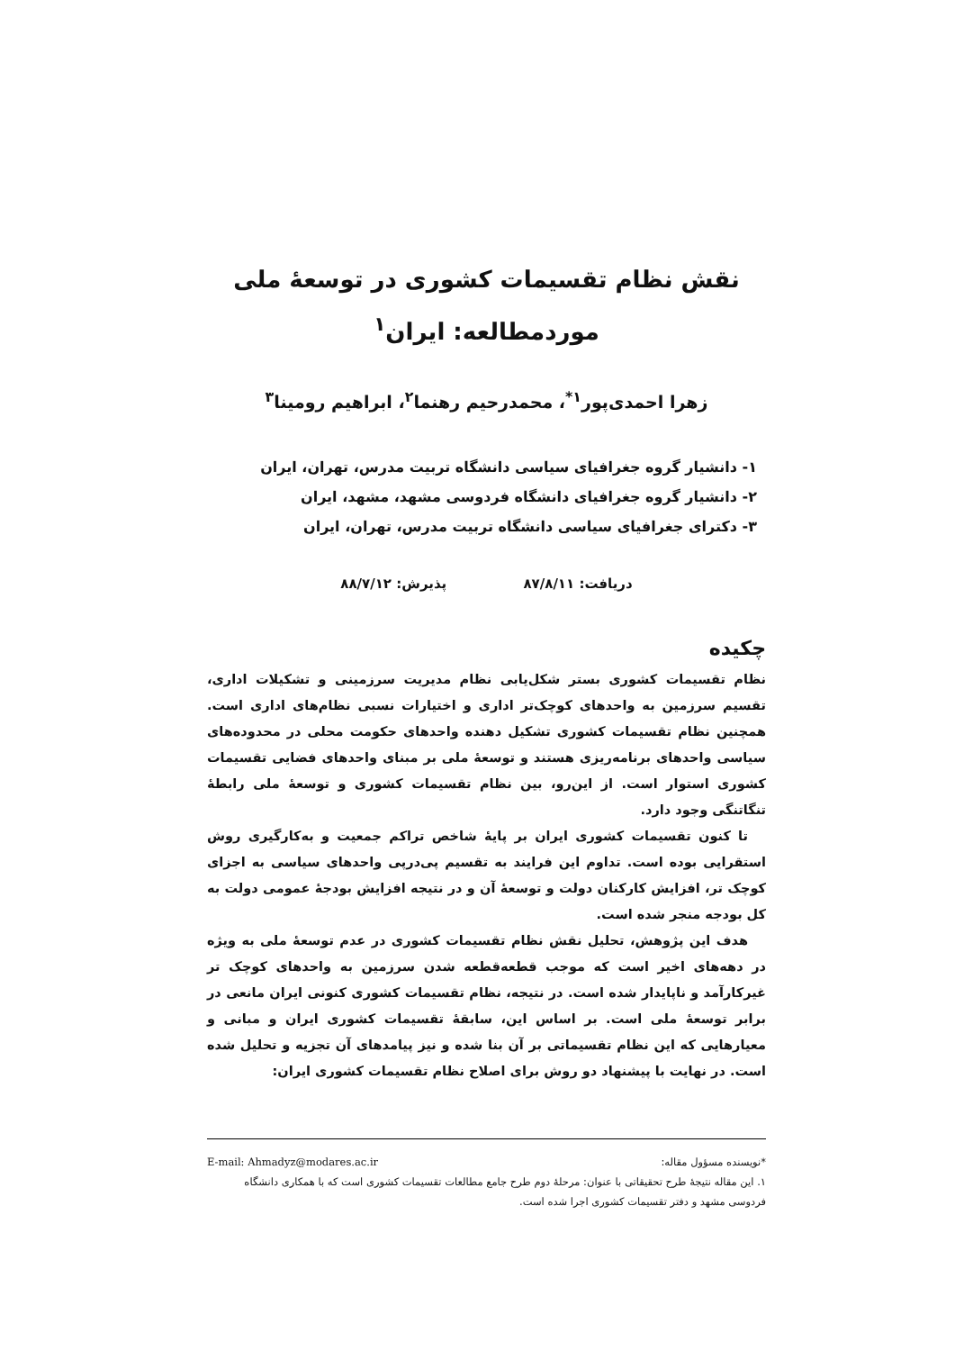نقش نظام تقسیمات کشوری در توسعهٔ ملی
موردمطالعه: ایران<sup>۱</sup>
زهرا احمدی‌پور<sup>۱*</sup>، محمدرحیم رهنما<sup>۲</sup>، ابراهیم رومینا<sup>۳</sup>
۱- دانشیار گروه جغرافیای سیاسی دانشگاه تربیت مدرس، تهران، ایران
۲- دانشیار گروه جغرافیای دانشگاه فردوسی مشهد، مشهد، ایران
۳- دکترای جغرافیای سیاسی دانشگاه تربیت مدرس، تهران، ایران
دریافت: ۸۷/۸/۱۱ پذیرش: ۸۸/۷/۱۲
چکیده
نظام تقسیمات کشوری بستر شکل‌یابی نظام مدیریت سرزمینی و تشکیلات اداری، تقسیم سرزمین به واحدهای کوچک‌تر اداری و اختیارات نسبی نظام‌های اداری است. همچنین نظام تقسیمات کشوری تشکیل دهنده واحدهای حکومت محلی در محدوده‌های سیاسی واحدهای برنامه‌ریزی هستند و توسعهٔ ملی بر مبنای واحدهای فضایی تقسیمات کشوری استوار است. از این‌رو، بین نظام تقسیمات کشوری و توسعهٔ ملی رابطهٔ تنگاتنگی وجود دارد.
تا کنون تقسیمات کشوری ایران بر پایهٔ شاخص تراکم جمعیت و به‌کارگیری روش استقرایی بوده است. تداوم این فرایند به تقسیم پی‌درپی واحدهای سیاسی به اجزای کوچک تر، افزایش کارکنان دولت و توسعهٔ آن و در نتیجه افزایش بودجهٔ عمومی دولت به کل بودجه منجر شده است.
هدف این پژوهش، تحلیل نقش نظام تقسیمات کشوری در عدم توسعهٔ ملی به ویژه در دهه‌های اخیر است که موجب قطعه‌قطعه شدن سرزمین به واحدهای کوچک تر غیرکارآمد و ناپایدار شده است. در نتیجه، نظام تقسیمات کشوری کنونی ایران مانعی در برابر توسعهٔ ملی است. بر اساس این، سابقهٔ تقسیمات کشوری ایران و مبانی و معیارهایی که این نظام تقسیماتی بر آن بنا شده و نیز پیامدهای آن تجزیه و تحلیل شده است. در نهایت با پیشنهاد دو روش برای اصلاح نظام تقسیمات کشوری ایران:
*نویسنده مسؤول مقاله: E-mail: Ahmadyz@modares.ac.ir
۱. این مقاله نتیجهٔ طرح تحقیقاتی با عنوان: مرحلهٔ دوم طرح جامع مطالعات تقسیمات کشوری است که با همکاری دانشگاه فردوسی مشهد و دفتر تقسیمات کشوری اجرا شده است.